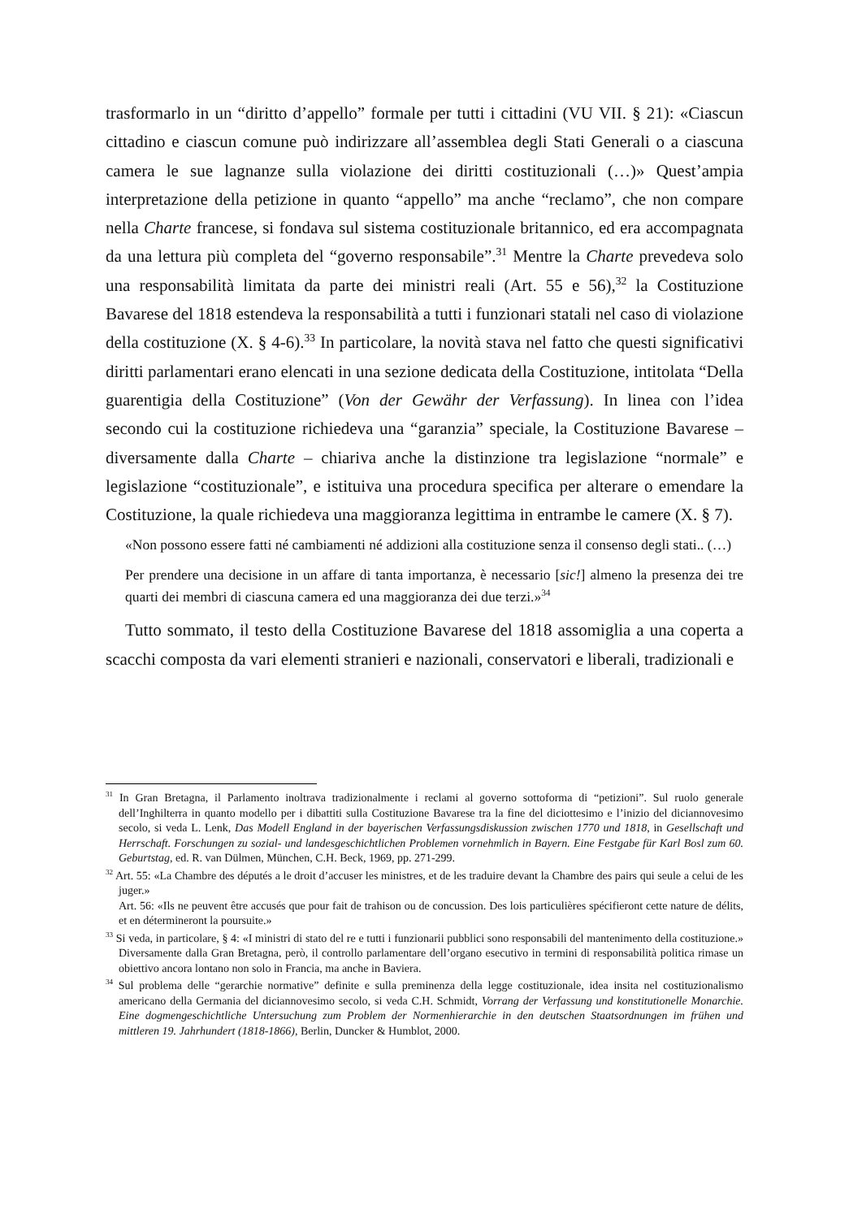trasformarlo in un “diritto d’appello” formale per tutti i cittadini (VU VII. § 21): «Ciascun cittadino e ciascun comune può indirizzare all’assemblea degli Stati Generali o a ciascuna camera le sue lagnanze sulla violazione dei diritti costituzionali (…)» Quest’ampia interpretazione della petizione in quanto “appello” ma anche “reclamo”, che non compare nella Charte francese, si fondava sul sistema costituzionale britannico, ed era accompagnata da una lettura più completa del “governo responsabile”.<sup>31</sup> Mentre la Charte prevedeva solo una responsabilità limitata da parte dei ministri reali (Art. 55 e 56),<sup>32</sup> la Costituzione Bavarese del 1818 estendeva la responsabilità a tutti i funzionari statali nel caso di violazione della costituzione (X. § 4-6).<sup>33</sup> In particolare, la novità stava nel fatto che questi significativi diritti parlamentari erano elencati in una sezione dedicata della Costituzione, intitolata “Della guarentigia della Costituzione” (Von der Gewähr der Verfassung). In linea con l’idea secondo cui la costituzione richiedeva una “garanzia” speciale, la Costituzione Bavarese – diversamente dalla Charte – chiariva anche la distinzione tra legislazione “normale” e legislazione “costituzionale”, e istituiva una procedura specifica per alterare o emendare la Costituzione, la quale richiedeva una maggioranza legittima in entrambe le camere (X. § 7).
«Non possono essere fatti né cambiamenti né addizioni alla costituzione senza il consenso degli stati.. (…)
Per prendere una decisione in un affare di tanta importanza, è necessario [sic!] almeno la presenza dei tre quarti dei membri di ciascuna camera ed una maggioranza dei due terzi.»<sup>34</sup>
Tutto sommato, il testo della Costituzione Bavarese del 1818 assomiglia a una coperta a scacchi composta da vari elementi stranieri e nazionali, conservatori e liberali, tradizionali e
<sup>31</sup> In Gran Bretagna, il Parlamento inoltrava tradizionalmente i reclami al governo sottoforma di “petizioni”. Sul ruolo generale dell’Inghilterra in quanto modello per i dibattiti sulla Costituzione Bavarese tra la fine del diciottesimo e l’inizio del diciannovesimo secolo, si veda L. Lenk, Das Modell England in der bayerischen Verfassungsdiskussion zwischen 1770 und 1818, in Gesellschaft und Herrschaft. Forschungen zu sozial- und landesgeschichtlichen Problemen vornehmlich in Bayern. Eine Festgabe für Karl Bosl zum 60. Geburtstag, ed. R. van Dülmen, München, C.H. Beck, 1969, pp. 271-299.
<sup>32</sup> Art. 55: «La Chambre des députés a le droit d’accuser les ministres, et de les traduire devant la Chambre des pairs qui seule a celui de les juger.»
Art. 56: «Ils ne peuvent être accusés que pour fait de trahison ou de concussion. Des lois particulières spécifieront cette nature de délits, et en détermineront la poursuite.»
<sup>33</sup> Si veda, in particolare, § 4: «I ministri di stato del re e tutti i funzionarii pubblici sono responsabili del mantenimento della costituzione.» Diversamente dalla Gran Bretagna, però, il controllo parlamentare dell’organo esecutivo in termini di responsabilità politica rimase un obiettivo ancora lontano non solo in Francia, ma anche in Baviera.
<sup>34</sup> Sul problema delle “gerarchie normative” definite e sulla preminenza della legge costituzionale, idea insita nel costituzionalismo americano della Germania del diciannovesimo secolo, si veda C.H. Schmidt, Vorrang der Verfassung und konstitutionelle Monarchie. Eine dogmengeschichtliche Untersuchung zum Problem der Normenhierarchie in den deutschen Staatsordnungen im frühen und mittleren 19. Jahrhundert (1818-1866), Berlin, Duncker & Humblot, 2000.